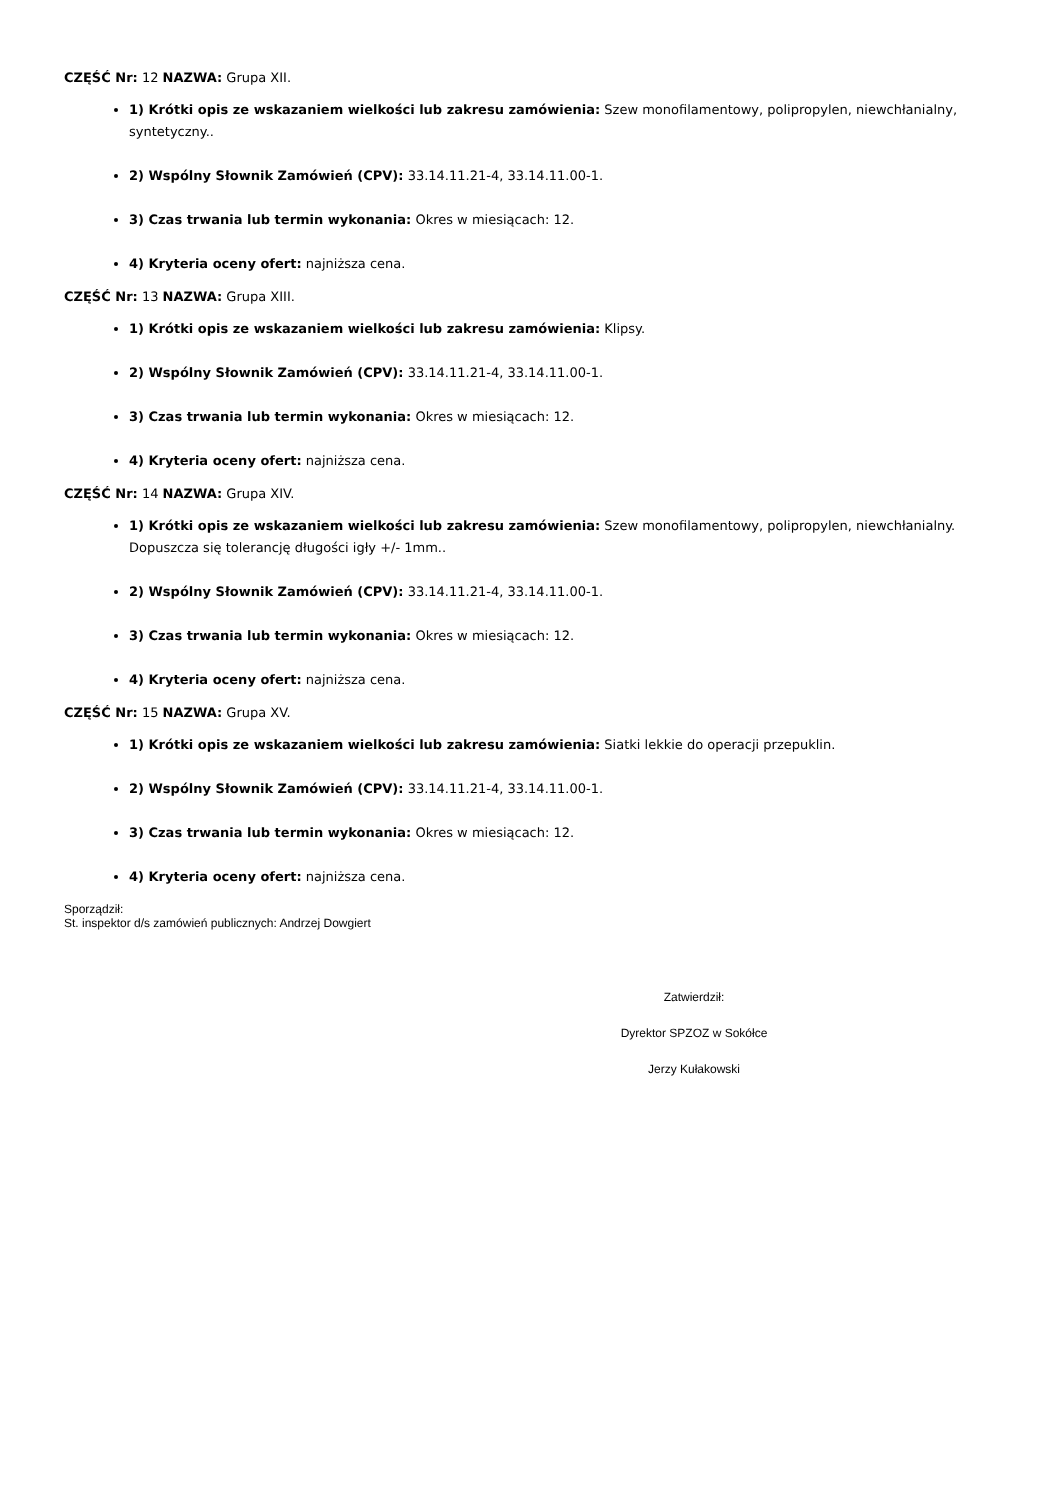CZĘŚĆ Nr: 12 NAZWA: Grupa XII.
1) Krótki opis ze wskazaniem wielkości lub zakresu zamówienia: Szew monofilamentowy, polipropylen, niewchłanialny, syntetyczny..
2) Wspólny Słownik Zamówień (CPV): 33.14.11.21-4, 33.14.11.00-1.
3) Czas trwania lub termin wykonania: Okres w miesiącach: 12.
4) Kryteria oceny ofert: najniższa cena.
CZĘŚĆ Nr: 13 NAZWA: Grupa XIII.
1) Krótki opis ze wskazaniem wielkości lub zakresu zamówienia: Klipsy.
2) Wspólny Słownik Zamówień (CPV): 33.14.11.21-4, 33.14.11.00-1.
3) Czas trwania lub termin wykonania: Okres w miesiącach: 12.
4) Kryteria oceny ofert: najniższa cena.
CZĘŚĆ Nr: 14 NAZWA: Grupa XIV.
1) Krótki opis ze wskazaniem wielkości lub zakresu zamówienia: Szew monofilamentowy, polipropylen, niewchłanialny. Dopuszcza się tolerancję długości igły +/- 1mm..
2) Wspólny Słownik Zamówień (CPV): 33.14.11.21-4, 33.14.11.00-1.
3) Czas trwania lub termin wykonania: Okres w miesiącach: 12.
4) Kryteria oceny ofert: najniższa cena.
CZĘŚĆ Nr: 15 NAZWA: Grupa XV.
1) Krótki opis ze wskazaniem wielkości lub zakresu zamówienia: Siatki lekkie do operacji przepuklin.
2) Wspólny Słownik Zamówień (CPV): 33.14.11.21-4, 33.14.11.00-1.
3) Czas trwania lub termin wykonania: Okres w miesiącach: 12.
4) Kryteria oceny ofert: najniższa cena.
Sporządził:
St. inspektor d/s zamówień publicznych: Andrzej Dowgiert
Zatwierdził:
Dyrektor SPZOZ w Sokółce
Jerzy Kułakowski